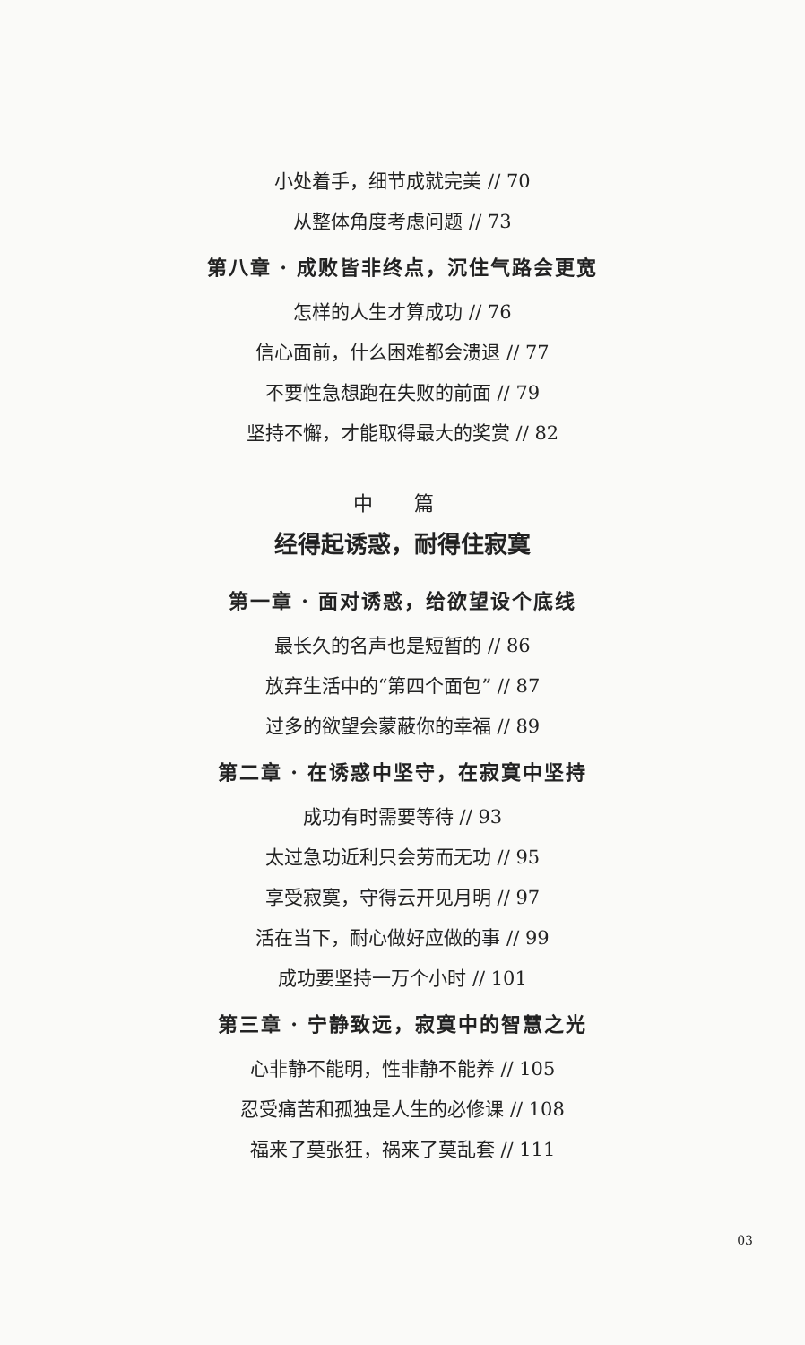小处着手，细节成就完美 // 70
从整体角度考虑问题 // 73
第八章 · 成败皆非终点，沉住气路会更宽
怎样的人生才算成功 // 76
信心面前，什么困难都会溃退 // 77
不要性急想跑在失败的前面 // 79
坚持不懈，才能取得最大的奖赏 // 82
中 篇
经得起诱惑，耐得住寂寞
第一章 · 面对诱惑，给欲望设个底线
最长久的名声也是短暂的 // 86
放弃生活中的“第四个面包” // 87
过多的欲望会蒙蔽你的幸福 // 89
第二章 · 在诱惑中坚守，在寂寞中坚持
成功有时需要等待 // 93
太过急功近利只会劳而无功 // 95
享受寂寞，守得云开见月明 // 97
活在当下，耐心做好应做的事 // 99
成功要坚持一万个小时 // 101
第三章 · 宁静致远，寂寞中的智慧之光
心非静不能明，性非静不能养 // 105
忍受痛苦和孤独是人生的必修课 // 108
福来了莫张狂，祸来了莫乱套 // 111
03